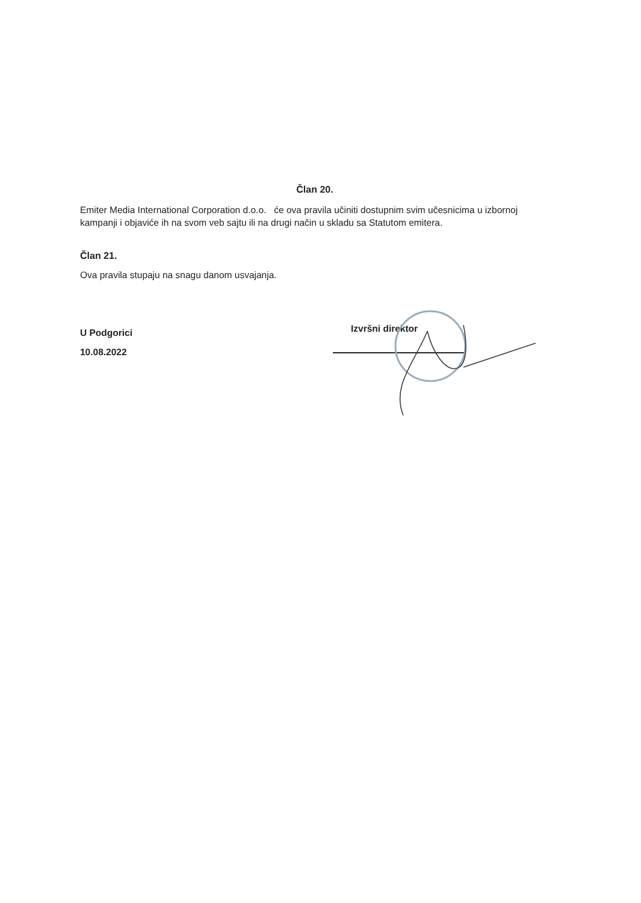Član 20.
Emiter Media International Corporation d.o.o. će ova pravila učiniti dostupnim svim učesnicima u izbornoj kampanji i objaviće ih na svom veb sajtu ili na drugi način u skladu sa Statutom emitera.
Član 21.
Ova pravila stupaju na snagu danom usvajanja.
U Podgorici
10.08.2022
Izvršni direktor